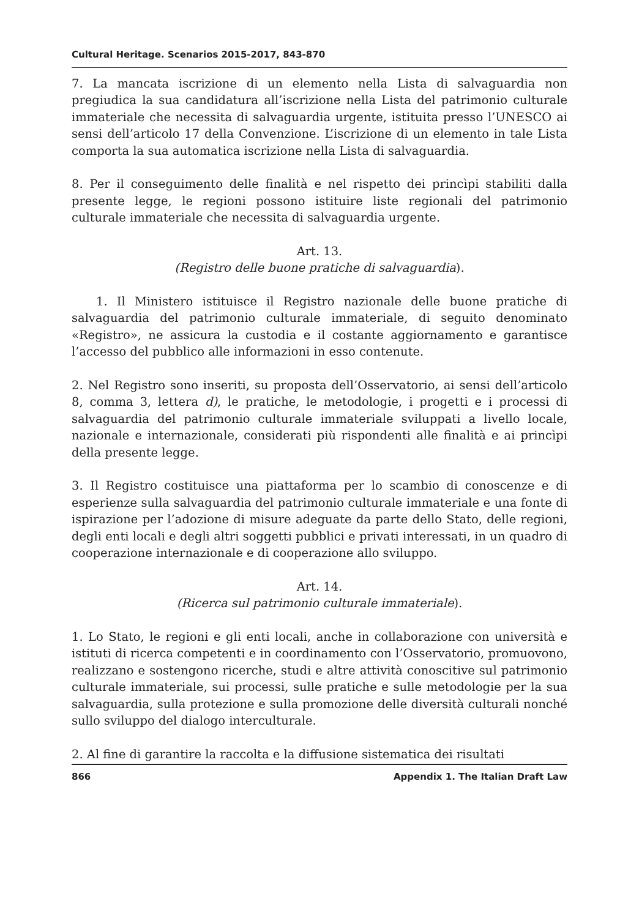Cultural Heritage. Scenarios 2015-2017, 843-870
7. La mancata iscrizione di un elemento nella Lista di salvaguardia non pregiudica la sua candidatura all’iscrizione nella Lista del patrimonio culturale immateriale che necessita di salvaguardia urgente, istituita presso l’UNESCO ai sensi dell’articolo 17 della Convenzione. L’iscrizione di un elemento in tale Lista comporta la sua automatica iscrizione nella Lista di salvaguardia.
8. Per il conseguimento delle finalità e nel rispetto dei princìpi stabiliti dalla presente legge, le regioni possono istituire liste regionali del patrimonio culturale immateriale che necessita di salvaguardia urgente.
Art. 13.
(Registro delle buone pratiche di salvaguardia).
1. Il Ministero istituisce il Registro nazionale delle buone pratiche di salvaguardia del patrimonio culturale immateriale, di seguito denominato «Registro», ne assicura la custodia e il costante aggiornamento e garantisce l’accesso del pubblico alle informazioni in esso contenute.
2. Nel Registro sono inseriti, su proposta dell’Osservatorio, ai sensi dell’articolo 8, comma 3, lettera d), le pratiche, le metodologie, i progetti e i processi di salvaguardia del patrimonio culturale immateriale sviluppati a livello locale, nazionale e internazionale, considerati più rispondenti alle finalità e ai princìpi della presente legge.
3. Il Registro costituisce una piattaforma per lo scambio di conoscenze e di esperienze sulla salvaguardia del patrimonio culturale immateriale e una fonte di ispirazione per l’adozione di misure adeguate da parte dello Stato, delle regioni, degli enti locali e degli altri soggetti pubblici e privati interessati, in un quadro di cooperazione internazionale e di cooperazione allo sviluppo.
Art. 14.
(Ricerca sul patrimonio culturale immateriale).
1. Lo Stato, le regioni e gli enti locali, anche in collaborazione con università e istituti di ricerca competenti e in coordinamento con l’Osservatorio, promuovono, realizzano e sostengono ricerche, studi e altre attività conoscitive sul patrimonio culturale immateriale, sui processi, sulle pratiche e sulle metodologie per la sua salvaguardia, sulla protezione e sulla promozione delle diversità culturali nonché sullo sviluppo del dialogo interculturale.
2. Al fine di garantire la raccolta e la diffusione sistematica dei risultati
866 Appendix 1. The Italian Draft Law